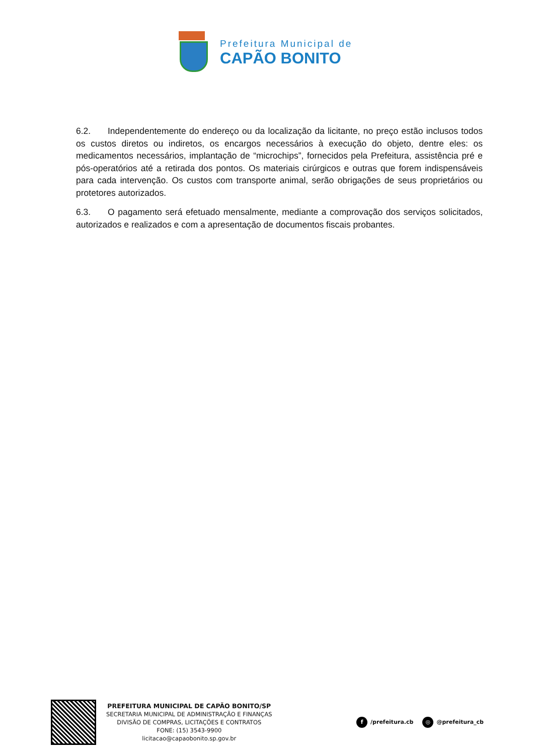Prefeitura Municipal de
CAPÃO BONITO
6.2. Independentemente do endereço ou da localização da licitante, no preço estão inclusos todos os custos diretos ou indiretos, os encargos necessários à execução do objeto, dentre eles: os medicamentos necessários, implantação de “microchips”, fornecidos pela Prefeitura, assistência pré e pós-operatórios até a retirada dos pontos. Os materiais cirúrgicos e outras que forem indispensáveis para cada intervenção. Os custos com transporte animal, serão obrigações de seus proprietários ou protetores autorizados.
6.3. O pagamento será efetuado mensalmente, mediante a comprovação dos serviços solicitados, autorizados e realizados e com a apresentação de documentos fiscais probantes.
PREFEITURA MUNICIPAL DE CAPÃO BONITO/SP
SECRETARIA MUNICIPAL DE ADMINISTRAÇÃO E FINANÇAS
DIVISÃO DE COMPRAS, LICITAÇÕES E CONTRATOS
FONE: (15) 3543-9900
licitacao@capaobonito.sp.gov.br
f /prefeitura.cb ◎ @prefeitura_cb